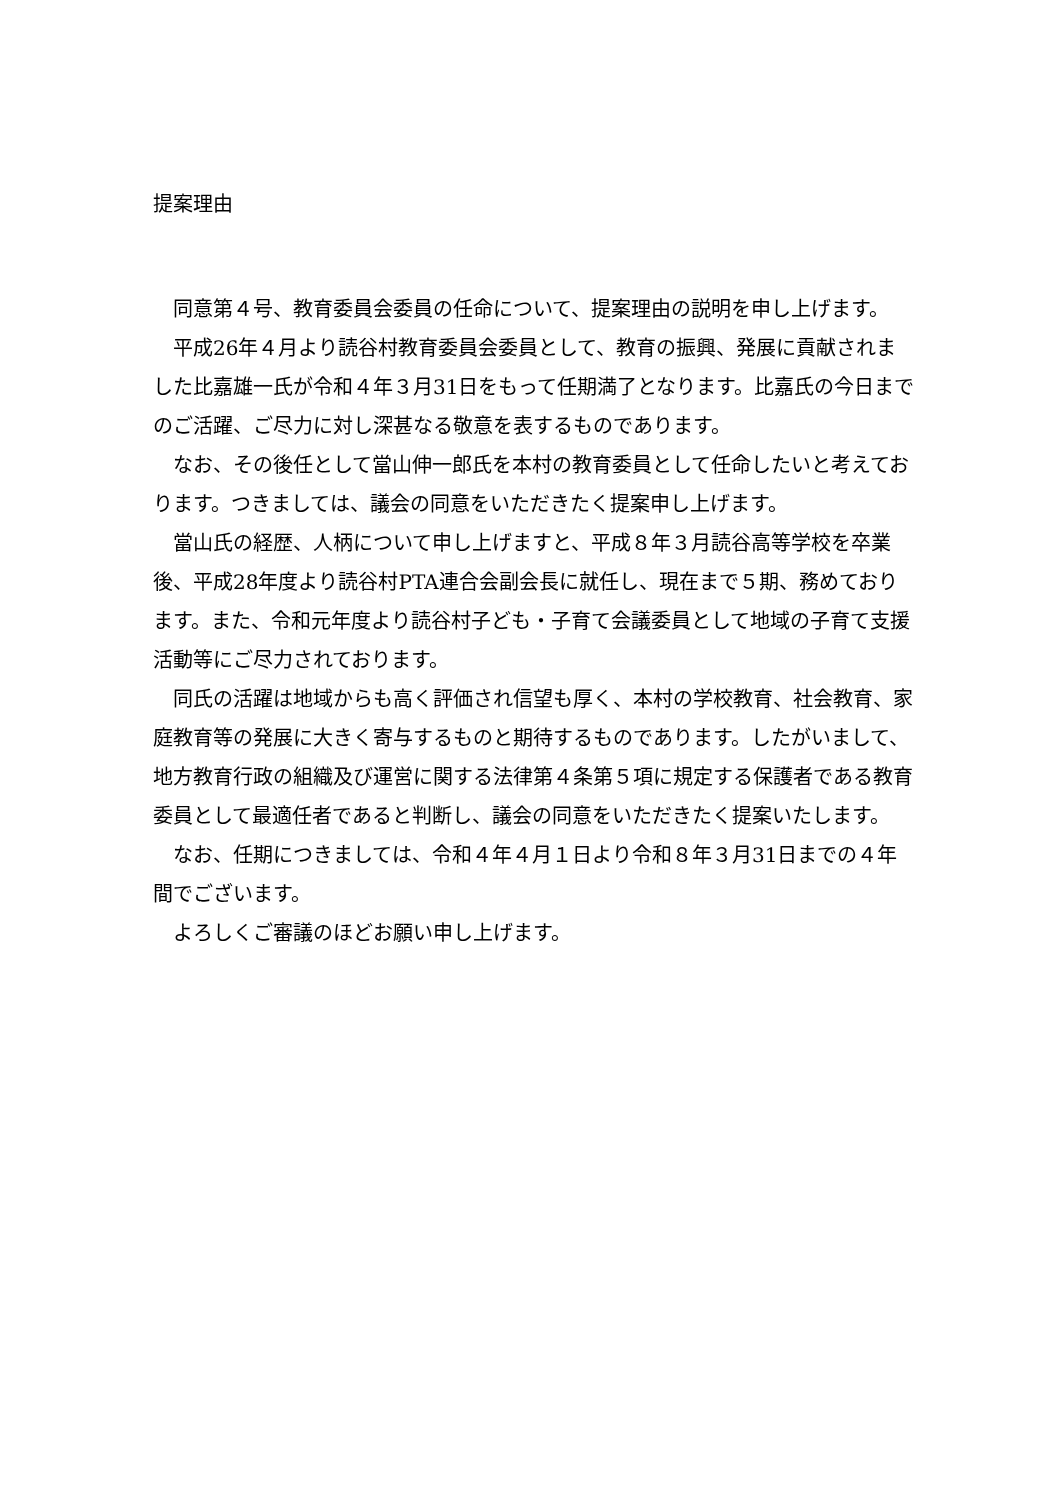提案理由
同意第４号、教育委員会委員の任命について、提案理由の説明を申し上げます。
平成26年４月より読谷村教育委員会委員として、教育の振興、発展に貢献されました比嘉雄一氏が令和４年３月31日をもって任期満了となります。比嘉氏の今日までのご活躍、ご尽力に対し深甚なる敬意を表するものであります。
なお、その後任として當山伸一郎氏を本村の教育委員として任命したいと考えております。つきましては、議会の同意をいただきたく提案申し上げます。
當山氏の経歴、人柄について申し上げますと、平成８年３月読谷高等学校を卒業後、平成28年度より読谷村PTA連合会副会長に就任し、現在まで５期、務めております。また、令和元年度より読谷村子ども・子育て会議委員として地域の子育て支援活動等にご尽力されております。
同氏の活躍は地域からも高く評価され信望も厚く、本村の学校教育、社会教育、家庭教育等の発展に大きく寄与するものと期待するものであります。したがいまして、地方教育行政の組織及び運営に関する法律第４条第５項に規定する保護者である教育委員として最適任者であると判断し、議会の同意をいただきたく提案いたします。
なお、任期につきましては、令和４年４月１日より令和８年３月31日までの４年間でございます。
よろしくご審議のほどお願い申し上げます。